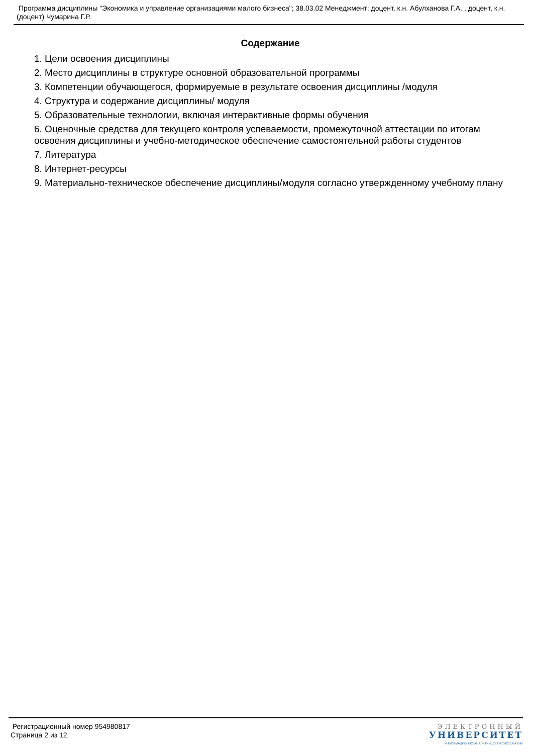Программа дисциплины "Экономика и управление организациями малого бизнеса"; 38.03.02 Менеджмент; доцент, к.н. Абулханова Г.А. , доцент, к.н. (доцент) Чумарина Г.Р.
Содержание
1. Цели освоения дисциплины
2. Место дисциплины в структуре основной образовательной программы
3. Компетенции обучающегося, формируемые в результате освоения дисциплины /модуля
4. Структура и содержание дисциплины/ модуля
5. Образовательные технологии, включая интерактивные формы обучения
6. Оценочные средства для текущего контроля успеваемости, промежуточной аттестации по итогам освоения дисциплины и учебно-методическое обеспечение самостоятельной работы студентов
7. Литература
8. Интернет-ресурсы
9. Материально-техническое обеспечение дисциплины/модуля согласно утвержденному учебному плану
Регистрационный номер 954980817
Страница 2 из 12.
ЭЛЕКТРОННЫЙ
УНИВЕРСИТЕТ
ИНФОРМАЦИОННО-АНАЛИТИЧЕСКАЯ СИСТЕМА КФУ